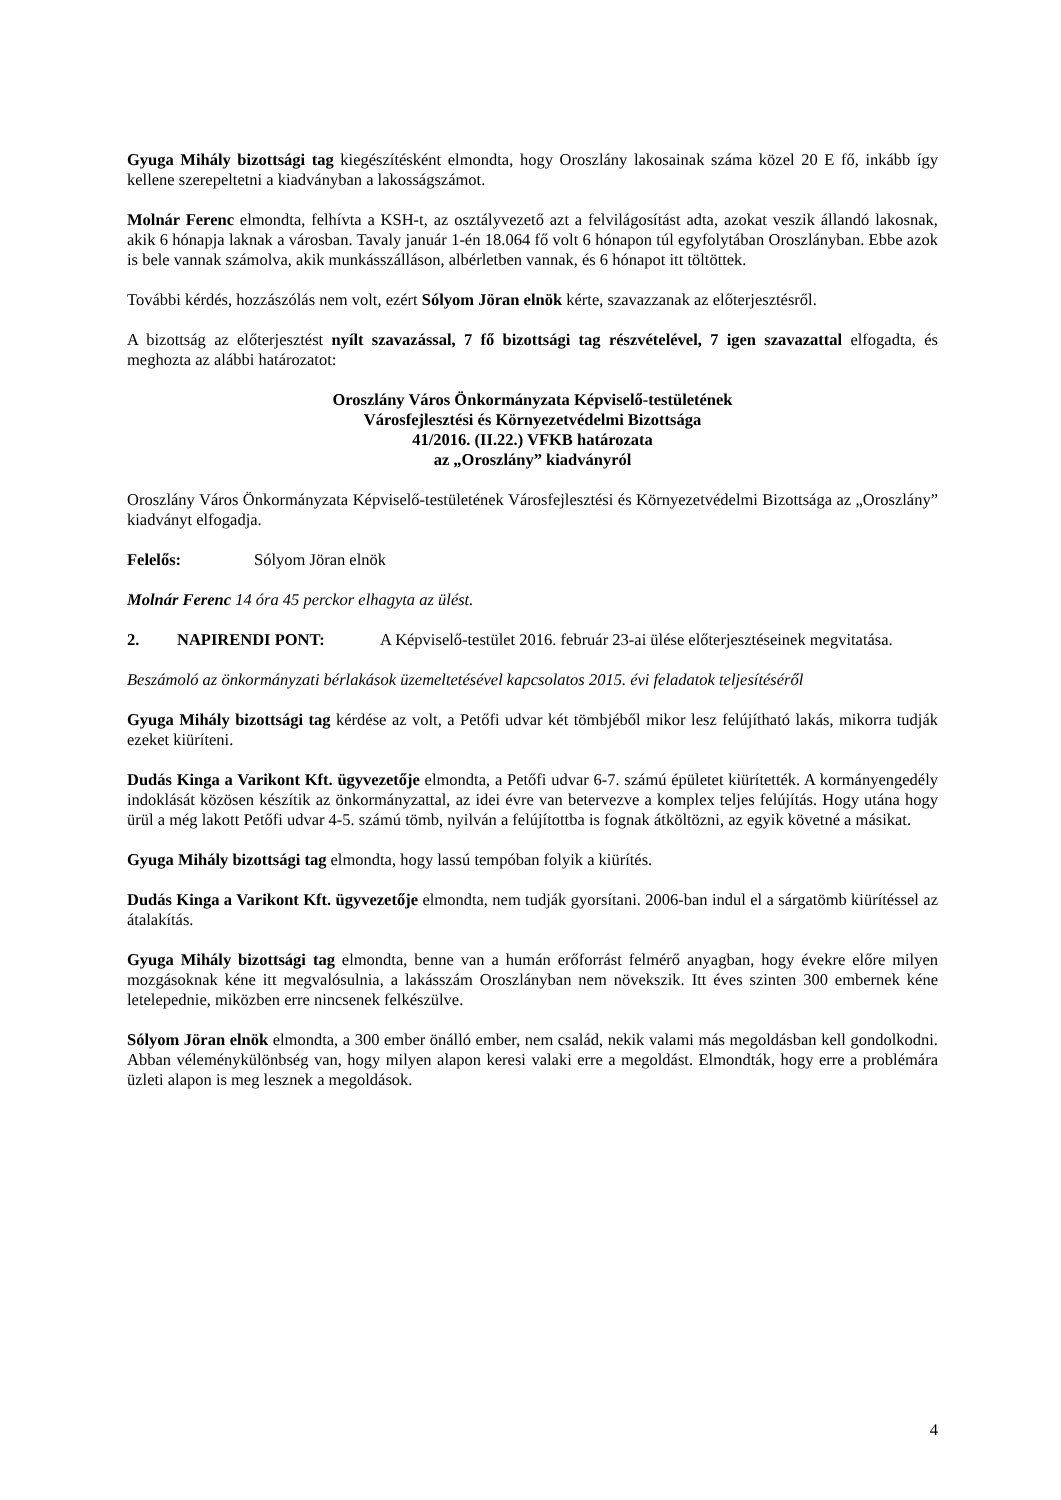Gyuga Mihály bizottsági tag kiegészítésként elmondta, hogy Oroszlány lakosainak száma közel 20 E fő, inkább így kellene szerepeltetni a kiadványban a lakosságszámot.
Molnár Ferenc elmondta, felhívta a KSH-t, az osztályvezető azt a felvilágosítást adta, azokat veszik állandó lakosnak, akik 6 hónapja laknak a városban. Tavaly január 1-én 18.064 fő volt 6 hónapon túl egyfolytában Oroszlányban. Ebbe azok is bele vannak számolva, akik munkásszálláson, albérletben vannak, és 6 hónapot itt töltöttek.
További kérdés, hozzászólás nem volt, ezért Sólyom Jöran elnök kérte, szavazzanak az előterjesztésről.
A bizottság az előterjesztést nyílt szavazással, 7 fő bizottsági tag részvételével, 7 igen szavazattal elfogadta, és meghozta az alábbi határozatot:
Oroszlány Város Önkormányzata Képviselő-testületének
Városfejlesztési és Környezetvédelmi Bizottsága
41/2016. (II.22.) VFKB határozata
az „Oroszlány” kiadványról
Oroszlány Város Önkormányzata Képviselő-testületének Városfejlesztési és Környezetvédelmi Bizottsága az „Oroszlány” kiadványt elfogadja.
Felelős: Sólyom Jöran elnök
Molnár Ferenc 14 óra 45 perckor elhagyta az ülést.
2. NAPIRENDI PONT: A Képviselő-testület 2016. február 23-ai ülése előterjesztéseinek megvitatása.
Beszámoló az önkormányzati bérlakások üzemeltetésével kapcsolatos 2015. évi feladatok teljesítéséről
Gyuga Mihály bizottsági tag kérdése az volt, a Petőfi udvar két tömbjéből mikor lesz felújítható lakás, mikorra tudják ezeket kiüríteni.
Dudás Kinga a Varikont Kft. ügyvezetője elmondta, a Petőfi udvar 6-7. számú épületet kiürítették. A kormányengedély indoklását közösen készítik az önkormányzattal, az idei évre van betervezve a komplex teljes felújítás. Hogy utána hogy ürül a még lakott Petőfi udvar 4-5. számú tömb, nyilván a felújítottba is fognak átköltözni, az egyik követné a másikat.
Gyuga Mihály bizottsági tag elmondta, hogy lassú tempóban folyik a kiürítés.
Dudás Kinga a Varikont Kft. ügyvezetője elmondta, nem tudják gyorsítani. 2006-ban indul el a sárgatömb kiürítéssel az átalakítás.
Gyuga Mihály bizottsági tag elmondta, benne van a humán erőforrást felmérő anyagban, hogy évekre előre milyen mozgásoknak kéne itt megvalósulnia, a lakásszám Oroszlányban nem növekszik. Itt éves szinten 300 embernek kéne letelepednie, miközben erre nincsenek felkészülve.
Sólyom Jöran elnök elmondta, a 300 ember önálló ember, nem család, nekik valami más megoldásban kell gondolkodni. Abban véleménykülönbség van, hogy milyen alapon keresi valaki erre a megoldást. Elmondták, hogy erre a problémára üzleti alapon is meg lesznek a megoldások.
4